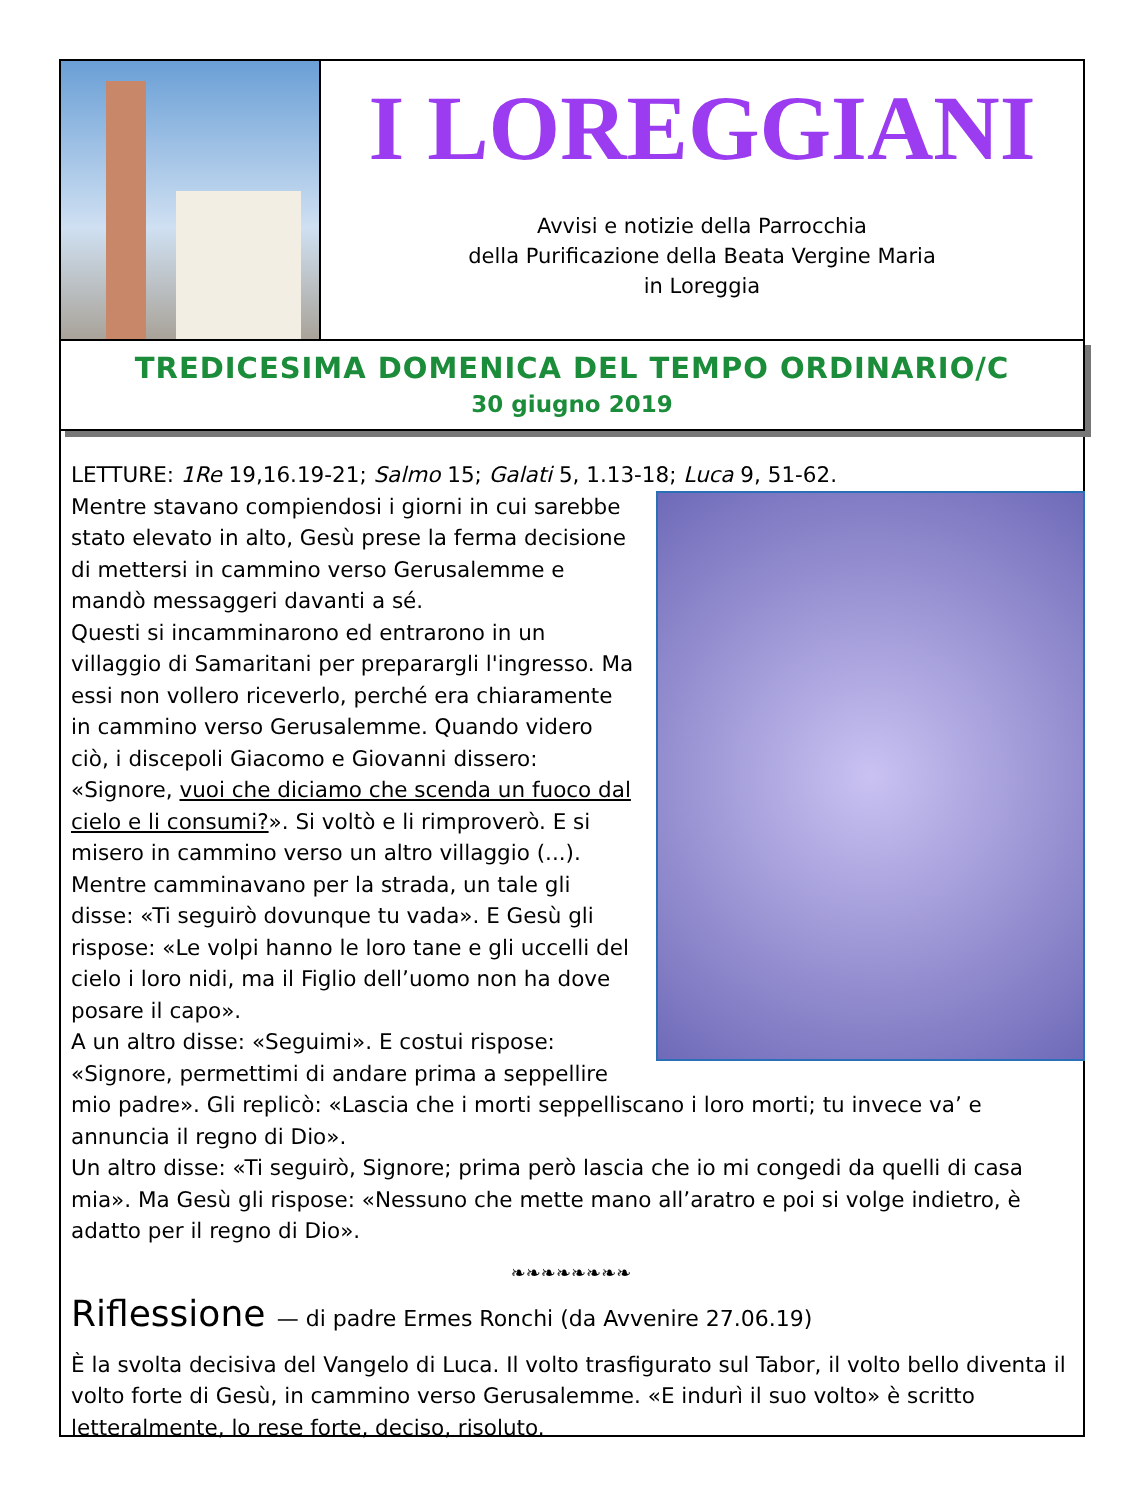I LOREGGIANI
Avvisi e notizie della Parrocchia
della Purificazione della Beata Vergine Maria
in Loreggia
TREDICESIMA DOMENICA DEL TEMPO ORDINARIO/C
30 giugno 2019
LETTURE: 1Re 19,16.19-21; Salmo 15; Galati 5, 1.13-18; Luca 9, 51-62.
Mentre stavano compiendosi i giorni in cui sarebbe stato elevato in alto, Gesù prese la ferma decisione di mettersi in cammino verso Gerusalemme e mandò messaggeri davanti a sé.
Questi si incamminarono ed entrarono in un villaggio di Samaritani per preparargli l'ingresso. Ma essi non vollero riceverlo, perché era chiaramente in cammino verso Gerusalemme. Quando videro ciò, i discepoli Giacomo e Giovanni dissero: «Signore, vuoi che diciamo che scenda un fuoco dal cielo e li consumi?». Si voltò e li rimproverò. E si misero in cammino verso un altro villaggio (...).
Mentre camminavano per la strada, un tale gli disse: «Ti seguirò dovunque tu vada». E Gesù gli rispose: «Le volpi hanno le loro tane e gli uccelli del cielo i loro nidi, ma il Figlio dell’uomo non ha dove posare il capo».
A un altro disse: «Seguimi». E costui rispose: «Signore, permettimi di andare prima a seppellire mio padre». Gli replicò: «Lascia che i morti seppelliscano i loro morti; tu invece va’ e annuncia il regno di Dio».
Un altro disse: «Ti seguirò, Signore; prima però lascia che io mi congedi da quelli di casa mia». Ma Gesù gli rispose: «Nessuno che mette mano all’aratro e poi si volge indietro, è adatto per il regno di Dio».
❧❧❧❧❧❧❧❧
Riflessione — di padre Ermes Ronchi (da Avvenire 27.06.19)
È la svolta decisiva del Vangelo di Luca. Il volto trasfigurato sul Tabor, il volto bello diventa il volto forte di Gesù, in cammino verso Gerusalemme. «E indurì il suo volto» è scritto letteralmente, lo rese forte, deciso, risoluto.